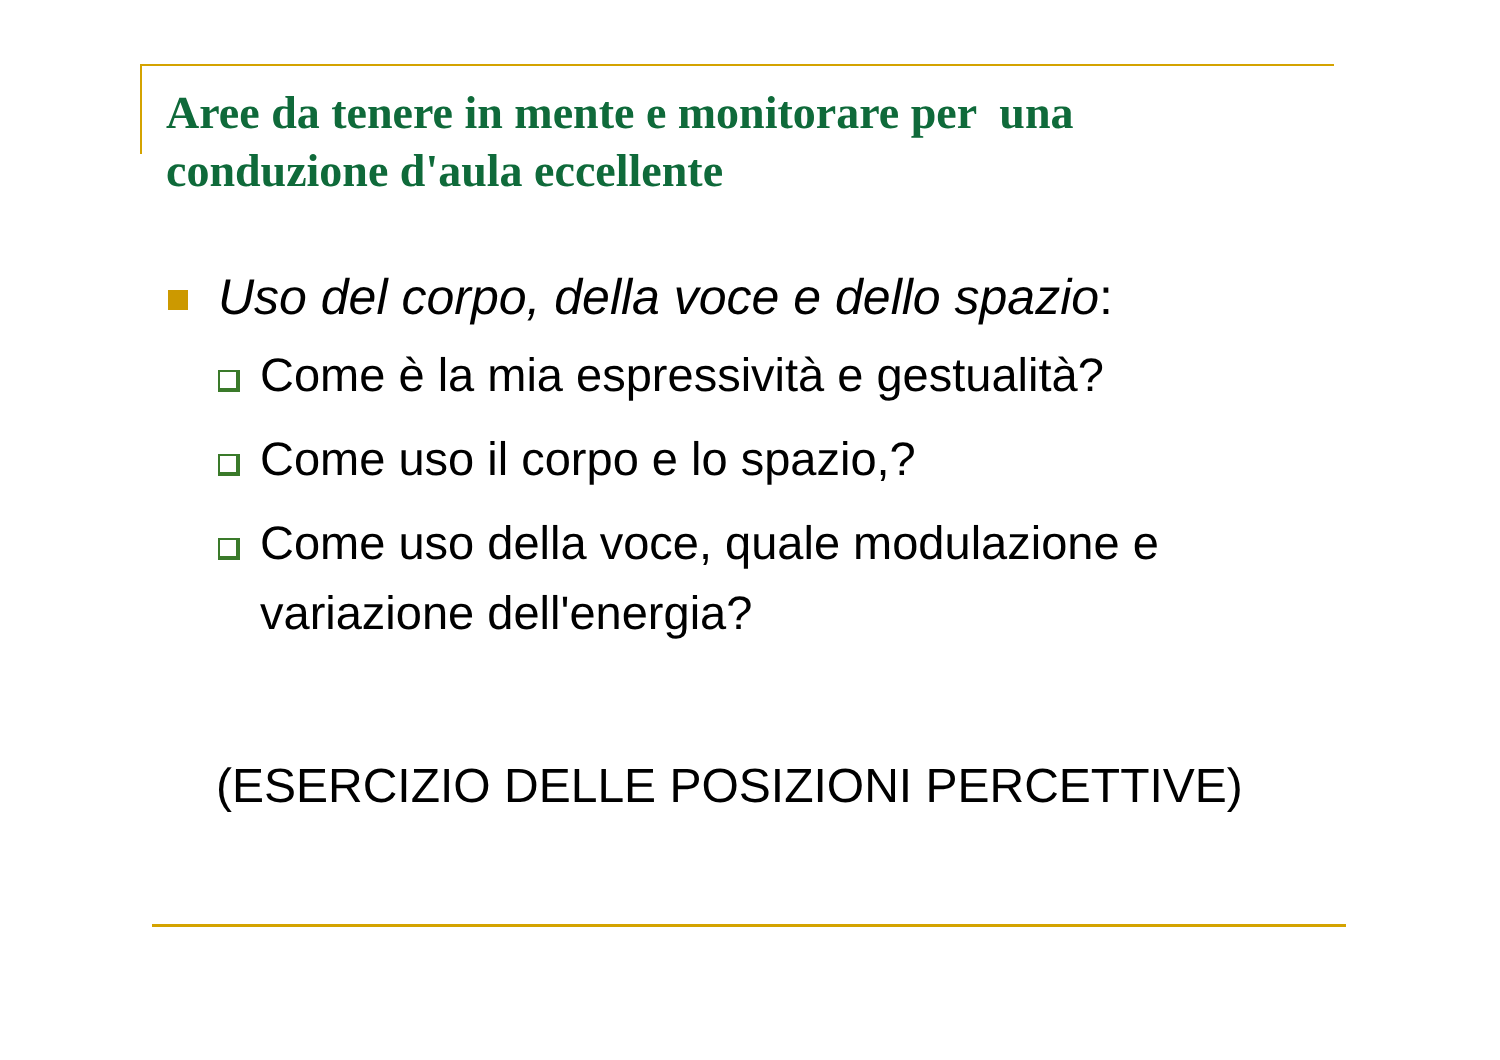Aree da tenere in mente e monitorare per una
conduzione d'aula eccellente
Uso del corpo, della voce e dello spazio:
Come è la mia espressività e gestualità?
Come uso il corpo e lo spazio,?
Come uso della voce, quale modulazione e
variazione dell'energia?
(ESERCIZIO DELLE POSIZIONI PERCETTIVE)